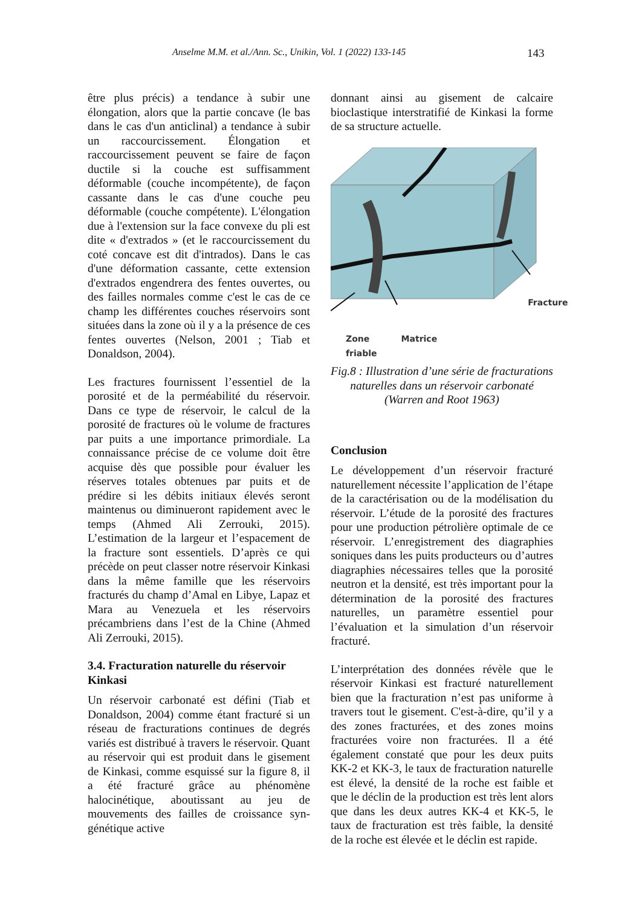Anselme M.M. et al./Ann. Sc., Unikin, Vol. 1 (2022) 133-145 143
être plus précis) a tendance à subir une élongation, alors que la partie concave (le bas dans le cas d'un anticlinal) a tendance à subir un raccourcissement. Élongation et raccourcissement peuvent se faire de façon ductile si la couche est suffisamment déformable (couche incompétente), de façon cassante dans le cas d'une couche peu déformable (couche compétente). L'élongation due à l'extension sur la face convexe du pli est dite « d'extrados » (et le raccourcissement du coté concave est dit d'intrados). Dans le cas d'une déformation cassante, cette extension d'extrados engendrera des fentes ouvertes, ou des failles normales comme c'est le cas de ce champ les différentes couches réservoirs sont situées dans la zone où il y a la présence de ces fentes ouvertes (Nelson, 2001 ; Tiab et Donaldson, 2004).
Les fractures fournissent l’essentiel de la porosité et de la perméabilité du réservoir. Dans ce type de réservoir, le calcul de la porosité de fractures où le volume de fractures par puits a une importance primordiale. La connaissance précise de ce volume doit être acquise dès que possible pour évaluer les réserves totales obtenues par puits et de prédire si les débits initiaux élevés seront maintenus ou diminueront rapidement avec le temps (Ahmed Ali Zerrouki, 2015). L’estimation de la largeur et l’espacement de la fracture sont essentiels. D’après ce qui précède on peut classer notre réservoir Kinkasi dans la même famille que les réservoirs fracturés du champ d’Amal en Libye, Lapaz et Mara au Venezuela et les réservoirs précambriens dans l’est de la Chine (Ahmed Ali Zerrouki, 2015).
3.4. Fracturation naturelle du réservoir Kinkasi
Un réservoir carbonaté est défini (Tiab et Donaldson, 2004) comme étant fracturé si un réseau de fracturations continues de degrés variés est distribué à travers le réservoir. Quant au réservoir qui est produit dans le gisement de Kinkasi, comme esquissé sur la figure 8, il a été fracturé grâce au phénomène halocinétique, aboutissant au jeu de mouvements des failles de croissance syn-génétique active
donnant ainsi au gisement de calcaire bioclastique interstratifié de Kinkasi la forme de sa structure actuelle.
Zone
friable Matrice Fracture
Fig.8 : Illustration d’une série de fracturations naturelles dans un réservoir carbonaté (Warren and Root 1963)
Conclusion
Le développement d’un réservoir fracturé naturellement nécessite l’application de l’étape de la caractérisation ou de la modélisation du réservoir. L’étude de la porosité des fractures pour une production pétrolière optimale de ce réservoir. L’enregistrement des diagraphies soniques dans les puits producteurs ou d’autres diagraphies nécessaires telles que la porosité neutron et la densité, est très important pour la détermination de la porosité des fractures naturelles, un paramètre essentiel pour l’évaluation et la simulation d’un réservoir fracturé.
L’interprétation des données révèle que le réservoir Kinkasi est fracturé naturellement bien que la fracturation n’est pas uniforme à travers tout le gisement. C'est-à-dire, qu’il y a des zones fracturées, et des zones moins fracturées voire non fracturées. Il a été également constaté que pour les deux puits KK-2 et KK-3, le taux de fracturation naturelle est élevé, la densité de la roche est faible et que le déclin de la production est très lent alors que dans les deux autres KK-4 et KK-5, le taux de fracturation est très faible, la densité de la roche est élevée et le déclin est rapide.